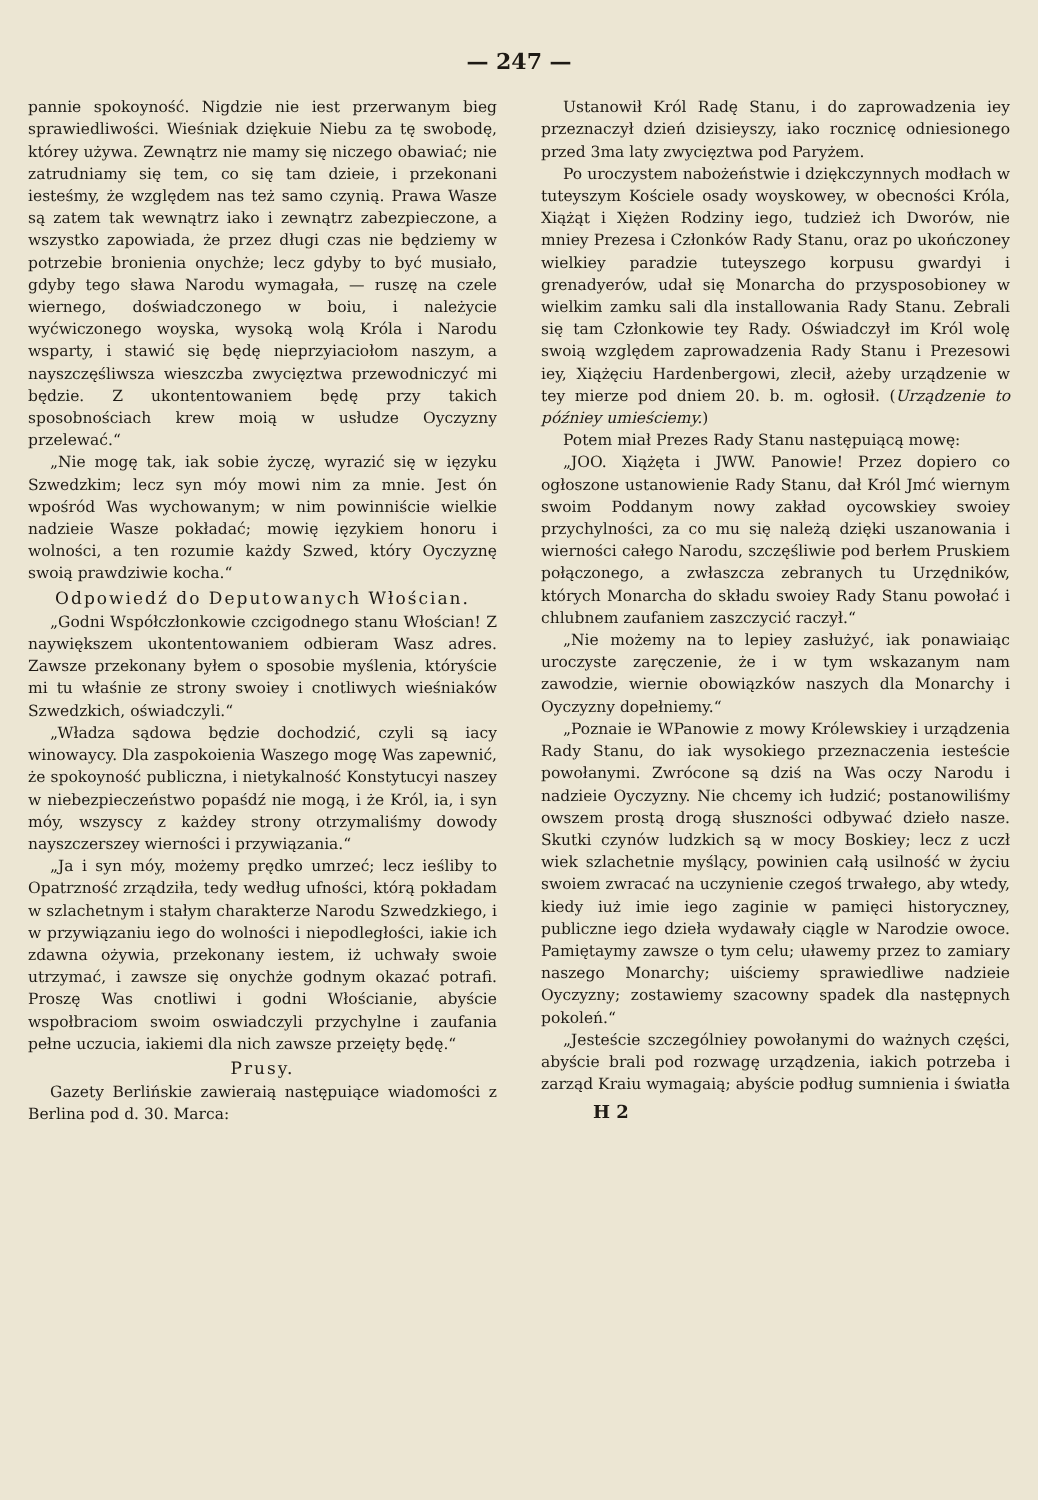— 247 —
pannie spokoyność. Nigdzie nie iest przerwanym bieg sprawiedliwości. Wieśniak dziękuie Niebu za tę swobodę, którey używa. Zewnątrz nie mamy się niczego obawiać; nie zatrudniamy się tem, co się tam dzieie, i przekonani iesteśmy, że względem nas też samo czynią. Prawa Wasze są zatem tak wewnątrz iako i zewnątrz zabezpieczone, a wszystko zapowiada, że przez długi czas nie będziemy w potrzebie bronienia onychże; lecz gdyby to być musiało, gdyby tego sława Narodu wymagała, — ruszę na czele wiernego, doświadczonego w boiu, i należycie wyćwiczonego woyska, wysoką wolą Króla i Narodu wsparty, i stawić się będę nieprzyiaciołom naszym, a nayszczęśliwsza wieszczba zwycięztwa przewodniczyć mi będzie. Z ukontentowaniem będę przy takich sposobnościach krew moią w usłudze Oyczyzny przelewać.“
„Nie mogę tak, iak sobie życzę, wyrazić się w ięzyku Szwedzkim; lecz syn móy mowi nim za mnie. Jest ón wpośród Was wychowanym; w nim powinniście wielkie nadzieie Wasze pokładać; mowię ięzykiem honoru i wolności, a ten rozumie każdy Szwed, który Oyczyznę swoią prawdziwie kocha.“
Odpowiedź do Deputowanych Włościan.
„Godni Współczłonkowie czcigodnego stanu Włościan! Z naywiększem ukontentowaniem odbieram Wasz adres. Zawsze przekonany byłem o sposobie myślenia, któryście mi tu właśnie ze strony swoiey i cnotliwych wieśniaków Szwedzkich, oświadczyli.“
„Władza sądowa będzie dochodzić, czyli są iacy winowaycy. Dla zaspokoienia Waszego mogę Was zapewnić, że spokoyność publiczna, i nietykalność Konstytucyi naszey w niebezpieczeństwo popaśdź nie mogą, i że Król, ia, i syn móy, wszyscy z każdey strony otrzymaliśmy dowody nayszczerszey wierności i przywiązania.“
„Ja i syn móy, możemy prędko umrzeć; lecz ieśliby to Opatrzność zrządziła, tedy według ufności, którą pokładam w szlachetnym i stałym charakterze Narodu Szwedzkiego, i w przywiązaniu iego do wolności i niepodległości, iakie ich zdawna ożywia, przekonany iestem, iż uchwały swoie utrzymać, i zawsze się onychże godnym okazać potrafi. Proszę Was cnotliwi i godni Włościanie, abyście wspołbraciom swoim oswiadczyli przychylne i zaufania pełne uczucia, iakiemi dla nich zawsze przeięty będę.“
Prusy.
Gazety Berlińskie zawieraią następuiące wiadomości z Berlina pod d. 30. Marca:
Ustanowił Król Radę Stanu, i do zaprowadzenia iey przeznaczył dzień dzisieyszy, iako rocznicę odniesionego przed 3ma laty zwycięztwa pod Paryżem.
Po uroczystem nabożeństwie i dziękczynnych modłach w tuteyszym Kościele osady woyskowey, w obecności Króla, Xiążąt i Xiężen Rodziny iego, tudzież ich Dworów, nie mniey Prezesa i Członków Rady Stanu, oraz po ukończoney wielkiey paradzie tuteyszego korpusu gwardyi i grenadyerów, udał się Monarcha do przysposobioney w wielkim zamku sali dla installowania Rady Stanu. Zebrali się tam Członkowie tey Rady. Oświadczył im Król wolę swoią względem zaprowadzenia Rady Stanu i Prezesowi iey, Xiążęciu Hardenbergowi, zlecił, ażeby urządzenie w tey mierze pod dniem 20. b. m. ogłosił. (Urządzenie to późniey umieściemy.)
Potem miał Prezes Rady Stanu następuiącą mowę:
„JOO. Xiążęta i JWW. Panowie! Przez dopiero co ogłoszone ustanowienie Rady Stanu, dał Król Jmć wiernym swoim Poddanym nowy zakład oycowskiey swoiey przychylności, za co mu się należą dzięki uszanowania i wierności całego Narodu, szczęśliwie pod berłem Pruskiem połączonego, a zwłaszcza zebranych tu Urzędników, których Monarcha do składu swoiey Rady Stanu powołać i chlubnem zaufaniem zaszczycić raczył.“
„Nie możemy na to lepiey zasłużyć, iak ponawiaiąc uroczyste zaręczenie, że i w tym wskazanym nam zawodzie, wiernie obowiązków naszych dla Monarchy i Oyczyzny dopełniemy.“
„Poznaie ie WPanowie z mowy Królewskiey i urządzenia Rady Stanu, do iak wysokiego przeznaczenia iesteście powołanymi. Zwrócone są dziś na Was oczy Narodu i nadzieie Oyczyzny. Nie chcemy ich łudzić; postanowiliśmy owszem prostą drogą słuszności odbywać dzieło nasze. Skutki czynów ludzkich są w mocy Boskiey; lecz z uczł wiek szlachetnie myślący, powinien całą usilność w życiu swoiem zwracać na uczynienie czegoś trwałego, aby wtedy, kiedy iuż imie iego zaginie w pamięci historyczney, publiczne iego dzieła wydawały ciągle w Narodzie owoce. Pamiętaymy zawsze o tym celu; uławemy przez to zamiary naszego Monarchy; uiściemy sprawiedliwe nadzieie Oyczyzny; zostawiemy szacowny spadek dla następnych pokoleń.“
„Jesteście szczególniey powołanymi do ważnych części, abyście brali pod rozwagę urządzenia, iakich potrzeba i zarząd Kraiu wymagaią; abyście podług sumnienia i światła
H 2